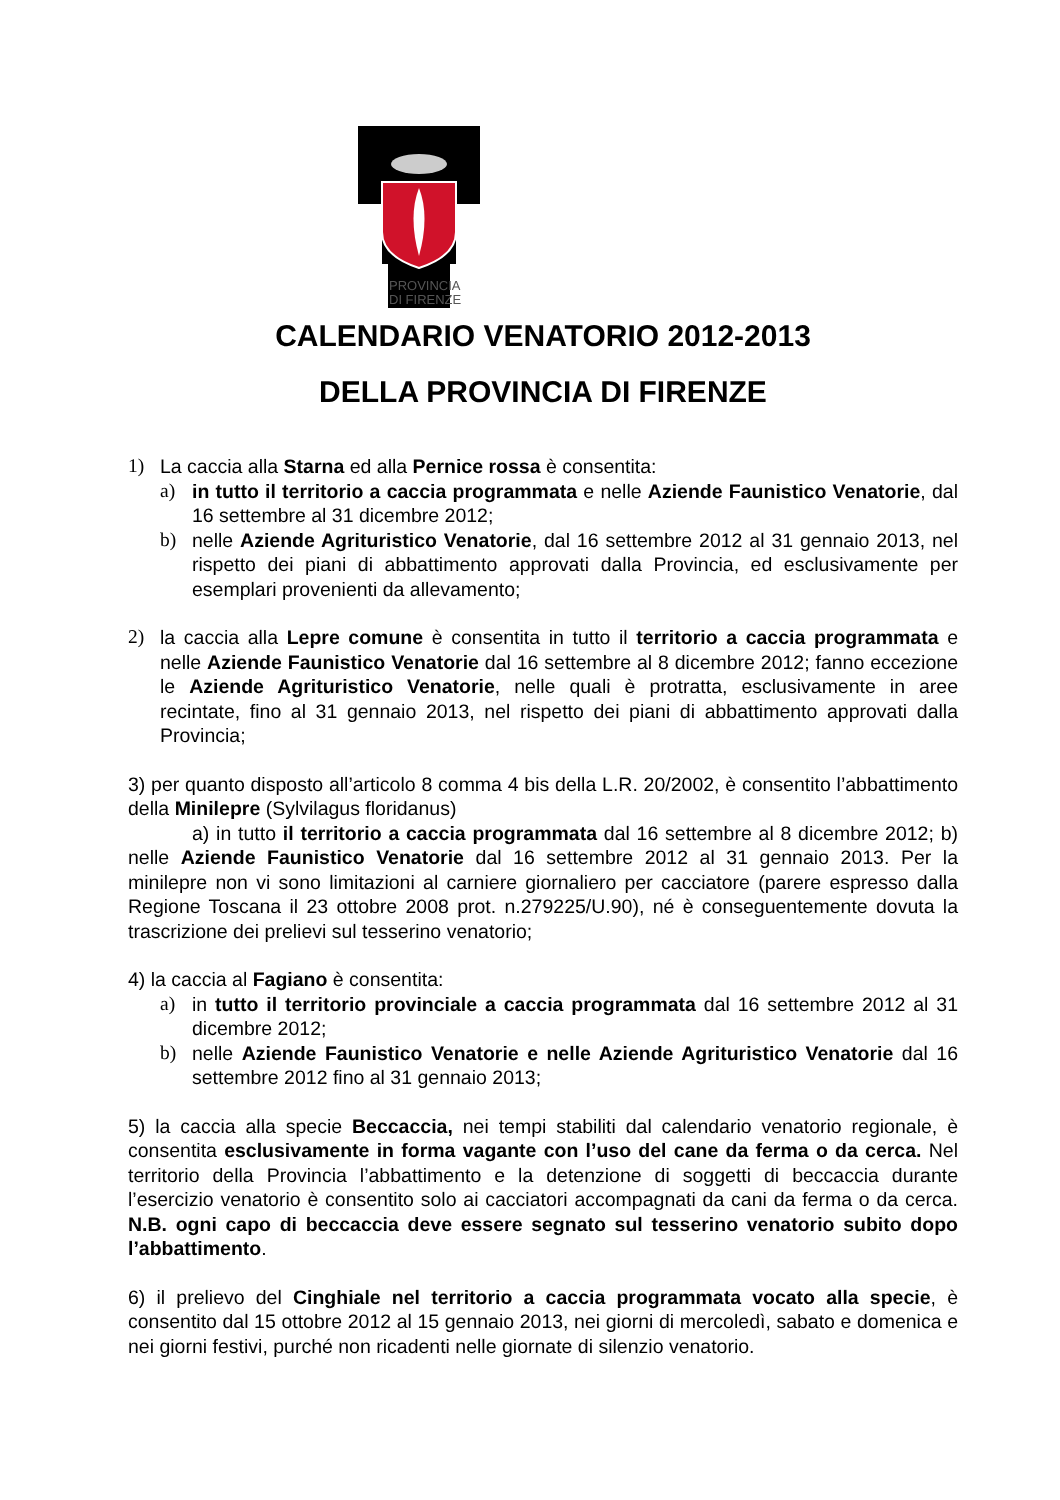PROVINCIA
DI FIRENZE
CALENDARIO VENATORIO 2012-2013
DELLA PROVINCIA DI FIRENZE
1) La caccia alla Starna ed alla Pernice rossa è consentita:
a) in tutto il territorio a caccia programmata e nelle Aziende Faunistico Venatorie, dal 16 settembre al 31 dicembre 2012;
b) nelle Aziende Agrituristico Venatorie, dal 16 settembre 2012 al 31 gennaio 2013, nel rispetto dei piani di abbattimento approvati dalla Provincia, ed esclusivamente per esemplari provenienti da allevamento;
2) la caccia alla Lepre comune è consentita in tutto il territorio a caccia programmata e nelle Aziende Faunistico Venatorie dal 16 settembre al 8 dicembre 2012; fanno eccezione le Aziende Agrituristico Venatorie, nelle quali è protratta, esclusivamente in aree recintate, fino al 31 gennaio 2013, nel rispetto dei piani di abbattimento approvati dalla Provincia;
3) per quanto disposto all’articolo 8 comma 4 bis della L.R. 20/2002, è consentito l’abbattimento della Minilepre (Sylvilagus floridanus)
a) in tutto il territorio a caccia programmata dal 16 settembre al 8 dicembre 2012; b) nelle Aziende Faunistico Venatorie dal 16 settembre 2012 al 31 gennaio 2013. Per la minilepre non vi sono limitazioni al carniere giornaliero per cacciatore (parere espresso dalla Regione Toscana il 23 ottobre 2008 prot. n.279225/U.90), né è conseguentemente dovuta la trascrizione dei prelievi sul tesserino venatorio;
4) la caccia al Fagiano è consentita:
a) in tutto il territorio provinciale a caccia programmata dal 16 settembre 2012 al 31 dicembre 2012;
b) nelle Aziende Faunistico Venatorie e nelle Aziende Agrituristico Venatorie dal 16 settembre 2012 fino al 31 gennaio 2013;
5) la caccia alla specie Beccaccia, nei tempi stabiliti dal calendario venatorio regionale, è consentita esclusivamente in forma vagante con l’uso del cane da ferma o da cerca. Nel territorio della Provincia l’abbattimento e la detenzione di soggetti di beccaccia durante l’esercizio venatorio è consentito solo ai cacciatori accompagnati da cani da ferma o da cerca. N.B. ogni capo di beccaccia deve essere segnato sul tesserino venatorio subito dopo l’abbattimento.
6) il prelievo del Cinghiale nel territorio a caccia programmata vocato alla specie, è consentito dal 15 ottobre 2012 al 15 gennaio 2013, nei giorni di mercoledì, sabato e domenica e nei giorni festivi, purché non ricadenti nelle giornate di silenzio venatorio.